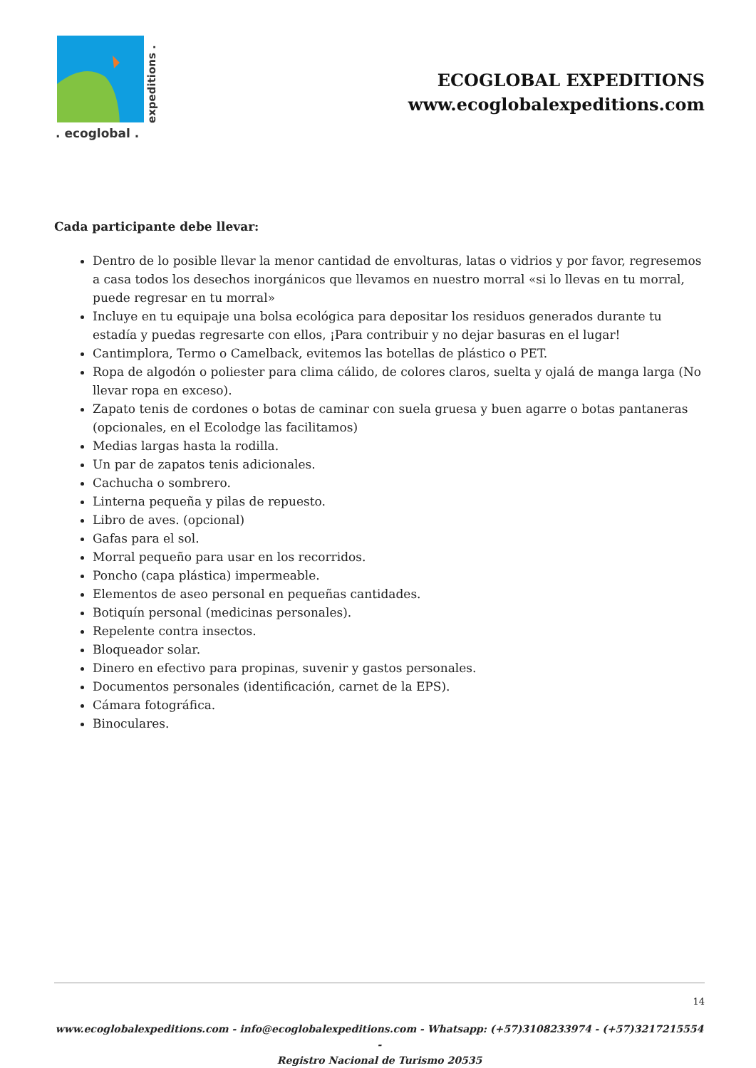expeditions .
. ecoglobal .
ECOGLOBAL EXPEDITIONS
www.ecoglobalexpeditions.com
Cada participante debe llevar:
Dentro de lo posible llevar la menor cantidad de envolturas, latas o vidrios y por favor, regresemos a casa todos los desechos inorgánicos que llevamos en nuestro morral «si lo llevas en tu morral, puede regresar en tu morral»
Incluye en tu equipaje una bolsa ecológica para depositar los residuos generados durante tu estadía y puedas regresarte con ellos, ¡Para contribuir y no dejar basuras en el lugar!
Cantimplora, Termo o Camelback, evitemos las botellas de plástico o PET.
Ropa de algodón o poliester para clima cálido, de colores claros, suelta y ojalá de manga larga (No llevar ropa en exceso).
Zapato tenis de cordones o botas de caminar con suela gruesa y buen agarre o botas pantaneras (opcionales, en el Ecolodge las facilitamos)
Medias largas hasta la rodilla.
Un par de zapatos tenis adicionales.
Cachucha o sombrero.
Linterna pequeña y pilas de repuesto.
Libro de aves. (opcional)
Gafas para el sol.
Morral pequeño para usar en los recorridos.
Poncho (capa plástica) impermeable.
Elementos de aseo personal en pequeñas cantidades.
Botiquín personal (medicinas personales).
Repelente contra insectos.
Bloqueador solar.
Dinero en efectivo para propinas, suvenir y gastos personales.
Documentos personales (identificación, carnet de la EPS).
Cámara fotográfica.
Binoculares.
14
www.ecoglobalexpeditions.com - info@ecoglobalexpeditions.com - Whatsapp: (+57)3108233974 - (+57)3217215554 -
Registro Nacional de Turismo 20535